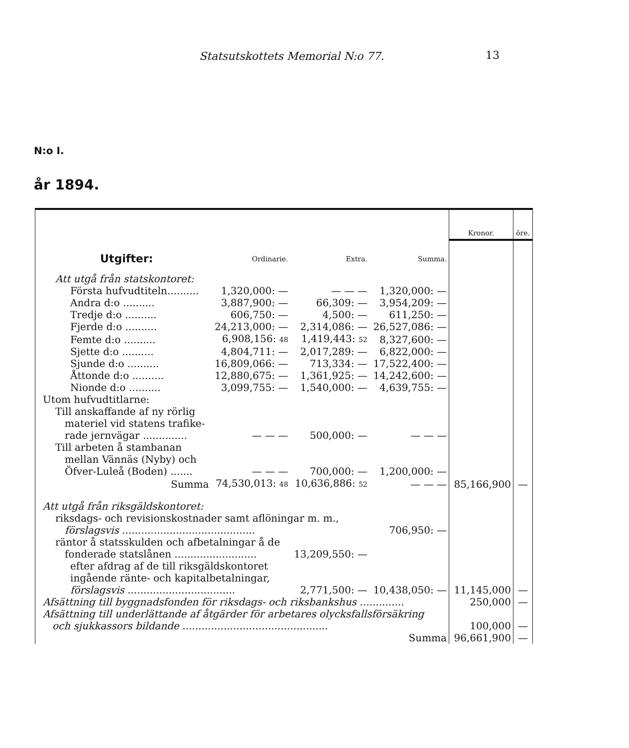Statsutskottets Memorial N:o 77. 13
N:o I.
år 1894.
| | | | | Kronor. | öre. |
| Utgifter: | Ordinarie. | Extra. | Summa. | | |
| Att utgå från statskontoret: | | | | | |
| Första hufvudtiteln.......... | 1,320,000: — | — — — | 1,320,000: — | | |
| Andra d:o .......... | 3,887,900: — | 66,309: — | 3,954,209: — | | |
| Tredje d:o .......... | 606,750: — | 4,500: — | 611,250: — | | |
| Fjerde d:o .......... | 24,213,000: — | 2,314,086: — | 26,527,086: — | | |
| Femte d:o .......... | 6,908,156: 48 | 1,419,443: 52 | 8,327,600: — | | |
| Sjette d:o .......... | 4,804,711: — | 2,017,289: — | 6,822,000: — | | |
| Sjunde d:o .......... | 16,809,066: — | 713,334: — | 17,522,400: — | | |
| Åttonde d:o .......... | 12,880,675: — | 1,361,925: — | 14,242,600: — | | |
| Nionde d:o .......... | 3,099,755: — | 1,540,000: — | 4,639,755: — | | |
| Utom hufvudtitlarne: | | | | | |
| Till anskaffande af ny rörlig materiel vid statens trafike- rade jernvägar .............. | — — — | 500,000: — | — — — | | |
| Till arbeten å stambanan mellan Vännäs (Nyby) och Öfver-Luleå (Boden) ....... | — — — | 700,000: — | 1,200,000: — | | |
| Summa | 74,530,013: 48 | 10,636,886: 52 | — — — | 85,166,900 | — |
| Att utgå från riksgäldskontoret: | | | | | |
| riksdags- och revisionskostnader samt aflöningar m. m., förslagsvis .......................................... | | | 706,950: — | | |
| räntor å statsskulden och afbetalningar å de fonderade statslånen .......................... | | 13,209,550: — | | | |
| efter afdrag af de till riksgäldskontoret ingående ränte- och kapitalbetalningar, förslagsvis .................................. | | 2,771,500: — | 10,438,050: — | 11,145,000 | — |
| Afsättning till byggnadsfonden för riksdags- och riksbankshus .............. | | | | 250,000 | — |
| Afsättning till underlättande af åtgärder för arbetares olycksfallsförsäkring och sjukkassors bildande .............................................. | | | | 100,000 | — |
| Summa | | | | 96,661,900 | — |